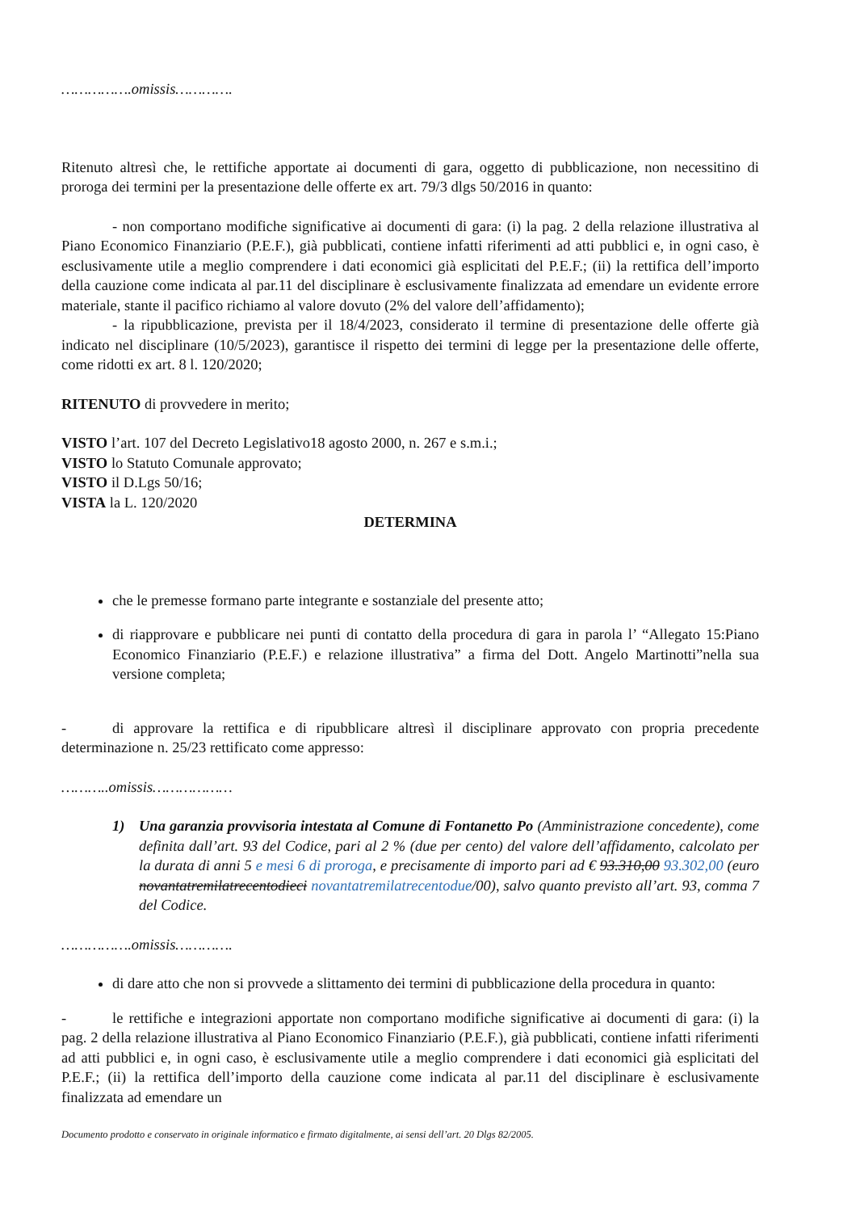…………….omissis………….
Ritenuto altresì che, le rettifiche apportate ai documenti di gara, oggetto di pubblicazione, non necessitino di proroga dei termini per la presentazione delle offerte ex art. 79/3 dlgs 50/2016 in quanto:
- non comportano modifiche significative ai documenti di gara: (i) la pag. 2 della relazione illustrativa al Piano Economico Finanziario (P.E.F.), già pubblicati, contiene infatti riferimenti ad atti pubblici e, in ogni caso, è esclusivamente utile a meglio comprendere i dati economici già esplicitati del P.E.F.; (ii) la rettifica dell’importo della cauzione come indicata al par.11 del disciplinare è esclusivamente finalizzata ad emendare un evidente errore materiale, stante il pacifico richiamo al valore dovuto (2% del valore dell’affidamento);
- la ripubblicazione, prevista per il 18/4/2023, considerato il termine di presentazione delle offerte già indicato nel disciplinare (10/5/2023), garantisce il rispetto dei termini di legge per la presentazione delle offerte, come ridotti ex art. 8 l. 120/2020;
RITENUTO di provvedere in merito;
VISTO l’art. 107 del Decreto Legislativo18 agosto 2000, n. 267 e s.m.i.;
VISTO lo Statuto Comunale approvato;
VISTO il D.Lgs 50/16;
VISTA la L. 120/2020
DETERMINA
che le premesse formano parte integrante e sostanziale del presente atto;
di riapprovare e pubblicare nei punti di contatto della procedura di gara in parola l’ “Allegato 15:Piano Economico Finanziario (P.E.F.) e relazione illustrativa” a firma del Dott. Angelo Martinotti”nella sua versione completa;
- di approvare la rettifica e di ripubblicare altresì il disciplinare approvato con propria precedente determinazione n. 25/23 rettificato come appresso:
………..omissis………………
1) Una garanzia provvisoria intestata al Comune di Fontanetto Po (Amministrazione concedente), come definita dall’art. 93 del Codice, pari al 2 % (due per cento) del valore dell’affidamento, calcolato per la durata di anni 5 e mesi 6 di proroga, e precisamente di importo pari ad € 93.310,00 93.302,00 (euro novantatremilatrecentodieci novantatremilatrecentodue/00), salvo quanto previsto all’art. 93, comma 7 del Codice.
…………….omissis………….
di dare atto che non si provvede a slittamento dei termini di pubblicazione della procedura in quanto:
- le rettifiche e integrazioni apportate non comportano modifiche significative ai documenti di gara: (i) la pag. 2 della relazione illustrativa al Piano Economico Finanziario (P.E.F.), già pubblicati, contiene infatti riferimenti ad atti pubblici e, in ogni caso, è esclusivamente utile a meglio comprendere i dati economici già esplicitati del P.E.F.; (ii) la rettifica dell’importo della cauzione come indicata al par.11 del disciplinare è esclusivamente finalizzata ad emendare un
Documento prodotto e conservato in originale informatico e firmato digitalmente, ai sensi dell’art. 20 Dlgs 82/2005.